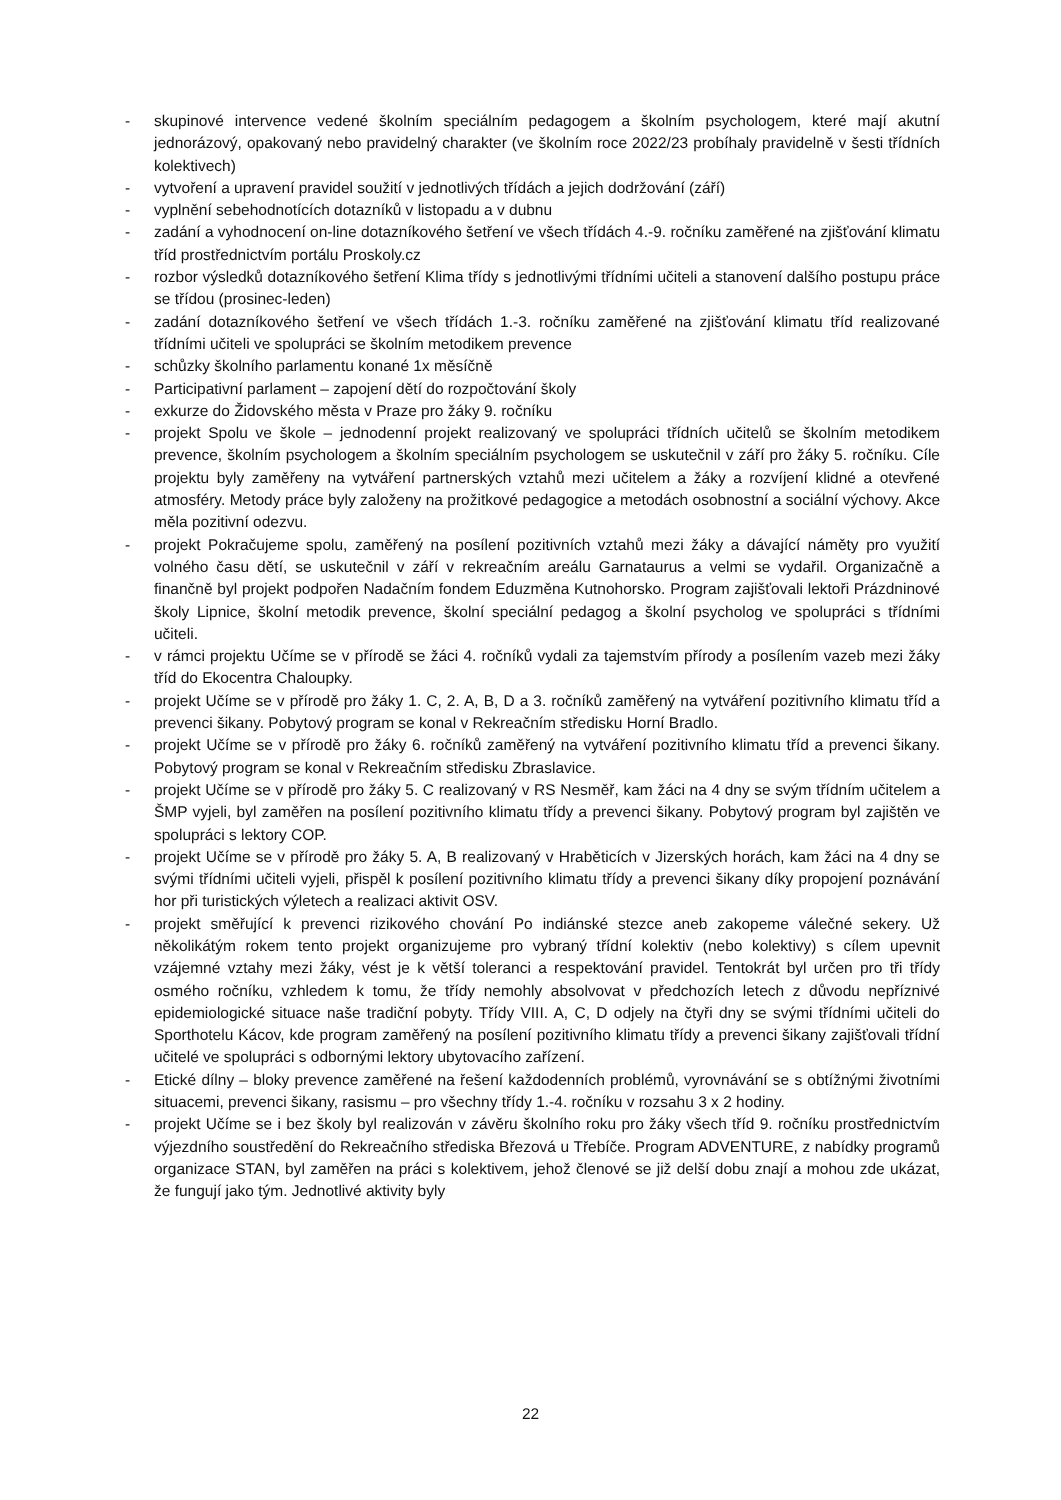- skupinové intervence vedené školním speciálním pedagogem a školním psychologem, které mají akutní jednorázový, opakovaný nebo pravidelný charakter (ve školním roce 2022/23 probíhaly pravidelně v šesti třídních kolektivech)
- vytvoření a upravení pravidel soužití v jednotlivých třídách a jejich dodržování (září)
- vyplnění sebehodnotících dotazníků v listopadu a v dubnu
- zadání a vyhodnocení on-line dotazníkového šetření ve všech třídách 4.-9. ročníku zaměřené na zjišťování klimatu tříd prostřednictvím portálu Proskoly.cz
- rozbor výsledků dotazníkového šetření Klima třídy s jednotlivými třídními učiteli a stanovení dalšího postupu práce se třídou (prosinec-leden)
- zadání dotazníkového šetření ve všech třídách 1.-3. ročníku zaměřené na zjišťování klimatu tříd realizované třídními učiteli ve spolupráci se školním metodikem prevence
- schůzky školního parlamentu konané 1x měsíčně
- Participativní parlament – zapojení dětí do rozpočtování školy
- exkurze do Židovského města v Praze pro žáky 9. ročníku
- projekt Spolu ve škole – jednodenní projekt realizovaný ve spolupráci třídních učitelů se školním metodikem prevence, školním psychologem a školním speciálním psychologem se uskutečnil v září pro žáky 5. ročníku. Cíle projektu byly zaměřeny na vytváření partnerských vztahů mezi učitelem a žáky a rozvíjení klidné a otevřené atmosféry. Metody práce byly založeny na prožitkové pedagogice a metodách osobnostní a sociální výchovy. Akce měla pozitivní odezvu.
- projekt Pokračujeme spolu, zaměřený na posílení pozitivních vztahů mezi žáky a dávající náměty pro využití volného času dětí, se uskutečnil v září v rekreačním areálu Garnataurus a velmi se vydařil. Organizačně a finančně byl projekt podpořen Nadačním fondem Eduzměna Kutnohorsko. Program zajišťovali lektoři Prázdninové školy Lipnice, školní metodik prevence, školní speciální pedagog a školní psycholog ve spolupráci s třídními učiteli.
- v rámci projektu Učíme se v přírodě se žáci 4. ročníků vydali za tajemstvím přírody a posílením vazeb mezi žáky tříd do Ekocentra Chaloupky.
- projekt Učíme se v přírodě pro žáky 1. C, 2. A, B, D a 3. ročníků zaměřený na vytváření pozitivního klimatu tříd a prevenci šikany. Pobytový program se konal v Rekreačním středisku Horní Bradlo.
- projekt Učíme se v přírodě pro žáky 6. ročníků zaměřený na vytváření pozitivního klimatu tříd a prevenci šikany. Pobytový program se konal v Rekreačním středisku Zbraslavice.
- projekt Učíme se v přírodě pro žáky 5. C realizovaný v RS Nesměř, kam žáci na 4 dny se svým třídním učitelem a ŠMP vyjeli, byl zaměřen na posílení pozitivního klimatu třídy a prevenci šikany. Pobytový program byl zajištěn ve spolupráci s lektory COP.
- projekt Učíme se v přírodě pro žáky 5. A, B realizovaný v Hraběticích v Jizerských horách, kam žáci na 4 dny se svými třídními učiteli vyjeli, přispěl k posílení pozitivního klimatu třídy a prevenci šikany díky propojení poznávání hor při turistických výletech a realizaci aktivit OSV.
- projekt směřující k prevenci rizikového chování Po indiánské stezce aneb zakopeme válečné sekery. Už několikátým rokem tento projekt organizujeme pro vybraný třídní kolektiv (nebo kolektivy) s cílem upevnit vzájemné vztahy mezi žáky, vést je k větší toleranci a respektování pravidel. Tentokrát byl určen pro tři třídy osmého ročníku, vzhledem k tomu, že třídy nemohly absolvovat v předchozích letech z důvodu nepříznivé epidemiologické situace naše tradiční pobyty. Třídy VIII. A, C, D odjely na čtyři dny se svými třídními učiteli do Sporthotelu Kácov, kde program zaměřený na posílení pozitivního klimatu třídy a prevenci šikany zajišťovali třídní učitelé ve spolupráci s odbornými lektory ubytovacího zařízení.
- Etické dílny – bloky prevence zaměřené na řešení každodenních problémů, vyrovnávání se s obtížnými životními situacemi, prevenci šikany, rasismu – pro všechny třídy 1.-4. ročníku v rozsahu 3 x 2 hodiny.
- projekt Učíme se i bez školy byl realizován v závěru školního roku pro žáky všech tříd 9. ročníku prostřednictvím výjezdního soustředění do Rekreačního střediska Březová u Třebíče. Program ADVENTURE, z nabídky programů organizace STAN, byl zaměřen na práci s kolektivem, jehož členové se již delší dobu znají a mohou zde ukázat, že fungují jako tým. Jednotlivé aktivity byly
22